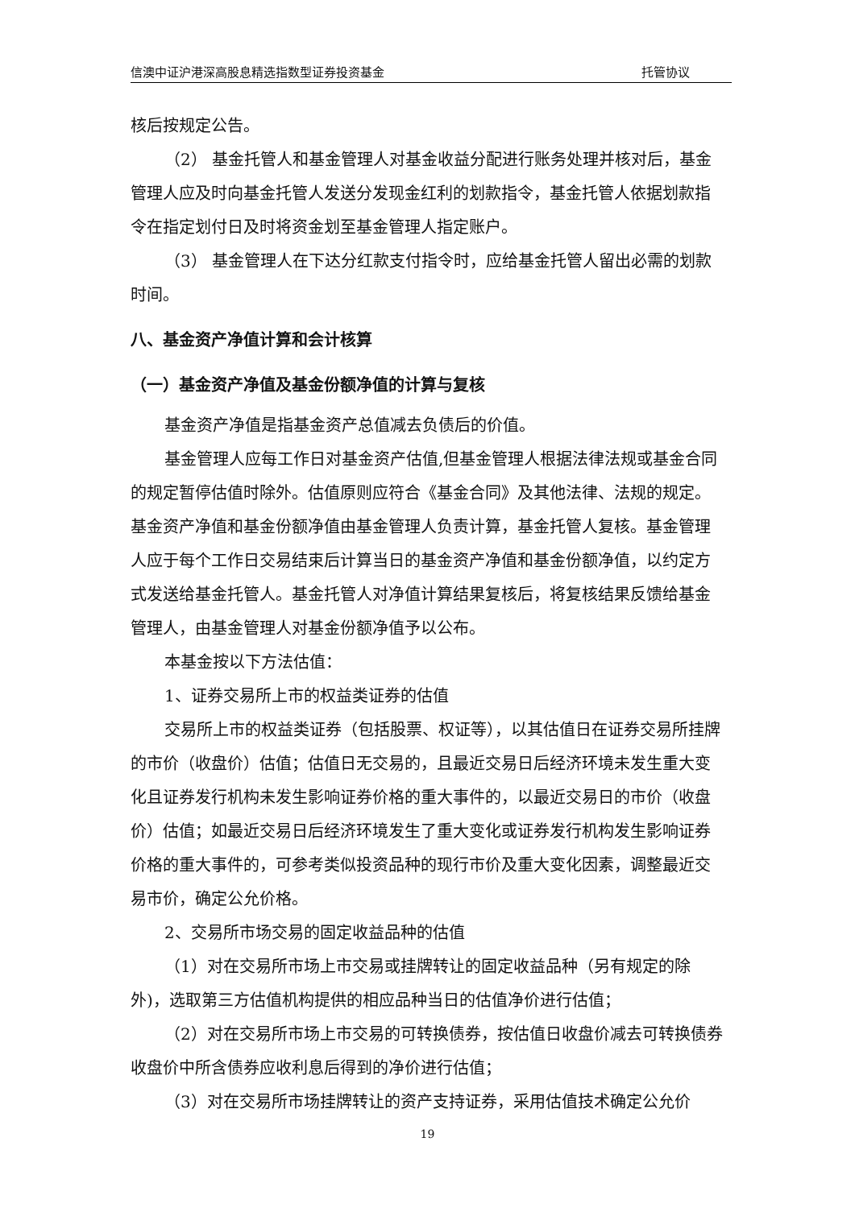信澳中证沪港深高股息精选指数型证券投资基金 托管协议
核后按规定公告。
（2） 基金托管人和基金管理人对基金收益分配进行账务处理并核对后，基金管理人应及时向基金托管人发送分发现金红利的划款指令，基金托管人依据划款指令在指定划付日及时将资金划至基金管理人指定账户。
（3） 基金管理人在下达分红款支付指令时，应给基金托管人留出必需的划款时间。
八、基金资产净值计算和会计核算
（一）基金资产净值及基金份额净值的计算与复核
基金资产净值是指基金资产总值减去负债后的价值。
基金管理人应每工作日对基金资产估值,但基金管理人根据法律法规或基金合同的规定暂停估值时除外。估值原则应符合《基金合同》及其他法律、法规的规定。基金资产净值和基金份额净值由基金管理人负责计算，基金托管人复核。基金管理人应于每个工作日交易结束后计算当日的基金资产净值和基金份额净值，以约定方式发送给基金托管人。基金托管人对净值计算结果复核后，将复核结果反馈给基金管理人，由基金管理人对基金份额净值予以公布。
本基金按以下方法估值：
1、证券交易所上市的权益类证券的估值
交易所上市的权益类证券（包括股票、权证等），以其估值日在证券交易所挂牌的市价（收盘价）估值；估值日无交易的，且最近交易日后经济环境未发生重大变化且证券发行机构未发生影响证券价格的重大事件的，以最近交易日的市价（收盘价）估值；如最近交易日后经济环境发生了重大变化或证券发行机构发生影响证券价格的重大事件的，可参考类似投资品种的现行市价及重大变化因素，调整最近交易市价，确定公允价格。
2、交易所市场交易的固定收益品种的估值
（1）对在交易所市场上市交易或挂牌转让的固定收益品种（另有规定的除外)，选取第三方估值机构提供的相应品种当日的估值净价进行估值；
（2）对在交易所市场上市交易的可转换债券，按估值日收盘价减去可转换债券收盘价中所含债券应收利息后得到的净价进行估值；
（3）对在交易所市场挂牌转让的资产支持证券，采用估值技术确定公允价
19